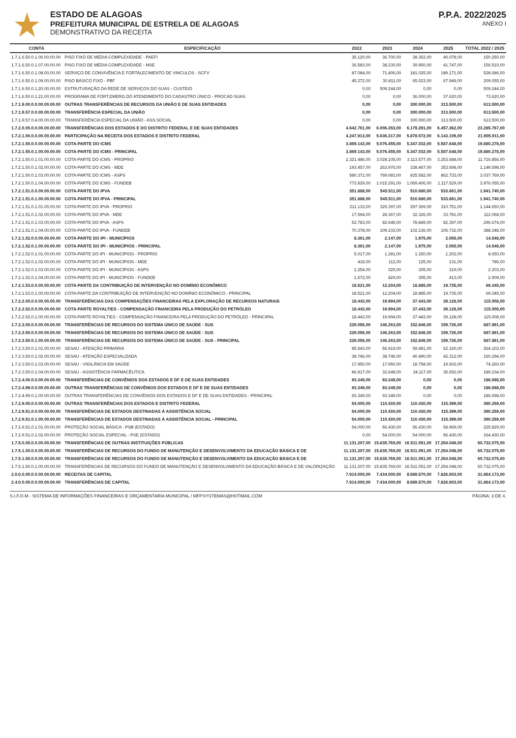ESTADO DE ALAGOAS
PREFEITURA MUNICIPAL DE ESTRELA DE ALAGOAS
DEMONSTRATIVO DA RECEITA
P.P.A. 2022/2025
ANEXO I
| CONTA | ESPECIFICAÇÃO | 2022 | 2023 | 2024 | 2025 | TOTAL 2022 / 2025 |
| --- | --- | --- | --- | --- | --- | --- |
| 1.7.1.6.50.0.1.06.00.00.00 | PISO FIXO DE MÉDIA COMPLEXIDADE - PAEFI | 35.120,00 | 36.700,00 | 38.352,00 | 40.078,00 | 150.250,00 |
| 1.7.1.6.50.0.1.07.00.00.00 | PISO FIXO DE MÉDIA COMPLEXIDADE - MSE | 36.583,00 | 38.230,00 | 39.950,00 | 41.747,00 | 156.510,00 |
| 1.7.1.6.50.0.1.08.00.00.00 | SERVIÇO DE CONVIVÊNCIA E FORTALECIMENTO DE VINCULOS - SCFV | 87.084,00 | 71.406,00 | 181.025,00 | 189.171,00 | 528.686,00 |
| 1.7.1.6.50.0.1.09.00.00.00 | PISO BÁSICO FIXO - PBF | 45.272,00 | 30.811,00 | 65.023,00 | 67.949,00 | 209.055,00 |
| 1.7.1.6.50.0.1.20.00.00.00 | ESTRUTURAÇÃO DA REDE DE SERVIÇOS DO SUAS - CUSTEIO | 0,00 | 509.244,00 | 0,00 | 0,00 | 509.244,00 |
| 1.7.1.6.50.0.1.21.00.00.00 | PROGRAMA DE FORT.EMERG.DO ATENDIMENTO DO CADASTRO ÚNICO - PROCAD SUAS | 0,00 | 0,00 | 36.000,00 | 37.620,00 | 73.620,00 |
| 1.7.1.9.00.0.0.00.00.00.00 | OUTRAS TRANSFERÊNCIAS DE RECURSOS DA UNIÃO E DE SUAS ENTIDADES | 0,00 | 0,00 | 300.000,00 | 313.500,00 | 613.500,00 |
| 1.7.1.9.57.0.0.00.00.00.00 | TRANSFERÊNCIA ESPECIAL DA UNIÃO | 0,00 | 0,00 | 300.000,00 | 313.500,00 | 613.500,00 |
| 1.7.1.9.57.0.4.00.00.00.00 | TRANSFERÊNCIA ESPECIAL DA UNIÃO - ASS.SOCIAL | 0,00 | 0,00 | 300.000,00 | 313.500,00 | 613.500,00 |
| 1.7.2.0.00.0.0.00.00.00.00 | TRANSFERÊNCIAS DOS ESTADOS E DO DISTRITO FEDERAL E DE SUAS ENTIDADES | 4.642.761,00 | 6.006.353,00 | 6.179.291,00 | 6.457.362,00 | 23.285.767,00 |
| 1.7.2.1.00.0.0.00.00.00.00 | PARTICIPAÇÃO NA RECEITA DOS ESTADOS E DISTRITO FEDERAL | 4.247.913,00 | 5.636.317,00 | 5.878.572,00 | 6.143.109,00 | 21.905.911,00 |
| 1.7.2.1.50.0.0.00.00.00.00 | COTA-PARTE DO ICMS | 3.869.143,00 | 5.076.455,00 | 5.347.032,00 | 5.587.648,00 | 19.880.278,00 |
| 1.7.2.1.50.0.1.00.00.00.00 | COTA-PARTE DO ICMS - PRINCIPAL | 3.869.143,00 | 5.076.455,00 | 5.347.032,00 | 5.587.648,00 | 19.880.278,00 |
| 1.7.2.1.50.0.1.01.00.00.00 | COTA-PARTE DO ICMS - PROPRIO | 2.321.486,00 | 3.028.105,00 | 3.113.577,00 | 3.253.688,00 | 11.716.856,00 |
| 1.7.2.1.50.0.1.02.00.00.00 | COTA-PARTE DO ICMS - MDE | 193.457,00 | 263.976,00 | 338.467,00 | 353.698,00 | 1.149.598,00 |
| 1.7.2.1.50.0.1.03.00.00.00 | COTA-PARTE DO ICMS - ASPS | 580.371,00 | 769.083,00 | 825.582,00 | 862.733,00 | 3.037.769,00 |
| 1.7.2.1.50.0.1.04.00.00.00 | COTA-PARTE DO ICMS - FUNDEB | 773.829,00 | 1.015.291,00 | 1.069.406,00 | 1.117.529,00 | 3.976.055,00 |
| 1.7.2.1.51.0.0.00.00.00.00 | COTA-PARTE DO IPVA | 351.888,00 | 545.511,00 | 510.680,00 | 533.661,00 | 1.941.740,00 |
| 1.7.2.1.51.0.1.00.00.00.00 | COTA-PARTE DO IPVA - PRINCIPAL | 351.888,00 | 545.511,00 | 510.680,00 | 533.661,00 | 1.941.740,00 |
| 1.7.2.1.51.0.1.01.00.00.00 | COTA-PARTE DO IPVA - PROPRIO | 211.133,00 | 325.397,00 | 297.369,00 | 310.751,00 | 1.144.650,00 |
| 1.7.2.1.51.0.1.02.00.00.00 | COTA-PARTE DO IPVA - MDE | 17.594,00 | 28.367,00 | 32.326,00 | 33.781,00 | 112.068,00 |
| 1.7.2.1.51.0.1.03.00.00.00 | COTA-PARTE DO IPVA - ASPS | 52.783,00 | 82.645,00 | 78.849,00 | 82.397,00 | 296.674,00 |
| 1.7.2.1.51.0.1.04.00.00.00 | COTA-PARTE DO IPVA - FUNDEB | 70.378,00 | 109.102,00 | 102.136,00 | 106.732,00 | 388.348,00 |
| 1.7.2.1.52.0.0.00.00.00.00 | COTA-PARTE DO IPI - MUNICÍPIOS | 8.361,00 | 2.147,00 | 1.975,00 | 2.065,00 | 14.548,00 |
| 1.7.2.1.52.0.1.00.00.00.00 | COTA-PARTE DO IPI - MUNICÍPIOS - PRINCIPAL | 8.361,00 | 2.147,00 | 1.975,00 | 2.065,00 | 14.548,00 |
| 1.7.2.1.52.0.1.01.00.00.00 | COTA-PARTE DO IPI - MUNICÍPIOS - PROPRIO | 5.017,00 | 1.281,00 | 1.150,00 | 1.202,00 | 8.650,00 |
| 1.7.2.1.52.0.1.02.00.00.00 | COTA-PARTE DO IPI - MUNICÍPIOS - MDE | 418,00 | 112,00 | 125,00 | 131,00 | 786,00 |
| 1.7.2.1.52.0.1.03.00.00.00 | COTA-PARTE DO IPI - MUNICÍPIOS - ASPS | 1.254,00 | 325,00 | 305,00 | 319,00 | 2.203,00 |
| 1.7.2.1.52.0.1.04.00.00.00 | COTA-PARTE DO IPI - MUNICÍPIOS - FUNDEB | 1.672,00 | 429,00 | 395,00 | 413,00 | 2.909,00 |
| 1.7.2.1.53.0.0.00.00.00.00 | COTA-PARTE DA CONTRIBUIÇÃO DE INTERVENÇÃO NO DOMÍNIO ECONÔMICO | 18.521,00 | 12.204,00 | 18.885,00 | 19.735,00 | 69.345,00 |
| 1.7.2.1.53.0.1.00.00.00.00 | COTA-PARTE DA CONTRIBUIÇÃO DE INTERVENÇÃO NO DOMÍNIO ECONÔMICO - PRINCIPAL | 18.521,00 | 12.204,00 | 18.885,00 | 19.735,00 | 69.345,00 |
| 1.7.2.2.00.0.0.00.00.00.00 | TRANSFERÊNCIAS DAS COMPENSAÇÕES FINANCEIRAS PELA EXPLORAÇÃO DE RECURSOS NATURAIS | 18.443,00 | 19.994,00 | 37.443,00 | 39.128,00 | 115.008,00 |
| 1.7.2.2.52.0.0.00.00.00.00 | COTA-PARTE ROYALTIES - COMPENSAÇÃO FINANCEIRA PELA PRODUÇÃO DO PETRÓLEO | 18.443,00 | 19.994,00 | 37.443,00 | 39.128,00 | 115.008,00 |
| 1.7.2.2.52.0.1.00.00.00.00 | COTA-PARTE ROYALTIES - COMPENSAÇÃO FINANCEIRA PELA PRODUÇÃO DO PETRÓLEO - PRINCIPAL | 18.443,00 | 19.994,00 | 37.443,00 | 39.128,00 | 115.008,00 |
| 1.7.2.3.00.0.0.00.00.00.00 | TRANSFERÊNCIAS DE RECURSOS DO SISTEMA ÚNICO DE SAÚDE - SUS | 229.056,00 | 146.263,00 | 152.846,00 | 159.726,00 | 687.891,00 |
| 1.7.2.3.50.0.0.00.00.00.00 | TRANSFERÊNCIAS DE RECURSOS DO SISTEMA ÚNICO DE SAÚDE - SUS | 229.056,00 | 146.263,00 | 152.846,00 | 159.726,00 | 687.891,00 |
| 1.7.2.3.50.0.1.00.00.00.00 | TRANSFERÊNCIAS DE RECURSOS DO SISTEMA ÚNICO DE SAÚDE - SUS - PRINCIPAL | 229.056,00 | 146.263,00 | 152.846,00 | 159.726,00 | 687.891,00 |
| 1.7.2.3.50.0.1.01.00.00.00 | SESAU - ATENÇÃO PRIMÁRIA | 85.543,00 | 56.919,00 | 59.481,00 | 62.160,00 | 264.103,00 |
| 1.7.2.3.50.0.1.02.00.00.00 | SESAU - ATENÇÃO ESPECIALIZADA | 38.746,00 | 38.746,00 | 40.490,00 | 42.312,00 | 160.294,00 |
| 1.7.2.3.50.0.1.03.00.00.00 | SESAU - VIGILÂNCIA EM SAÚDE | 17.950,00 | 17.950,00 | 18.758,00 | 19.602,00 | 74.260,00 |
| 1.7.2.3.50.0.1.04.00.00.00 | SESAU - ASSISTÊNCIA FARMACÊUTICA | 86.817,00 | 32.648,00 | 34.117,00 | 35.652,00 | 189.234,00 |
| 1.7.2.4.00.0.0.00.00.00.00 | TRANSFERÊNCIAS DE CONVÊNIOS DOS ESTADOS E DF E DE SUAS ENTIDADES | 93.349,00 | 93.349,00 | 0,00 | 0,00 | 186.698,00 |
| 1.7.2.4.99.0.0.00.00.00.00 | OUTRAS TRANSFERÊNCIAS DE CONVÊNIOS DOS ESTADOS E DF E DE SUAS ENTIDADES | 93.349,00 | 93.349,00 | 0,00 | 0,00 | 186.698,00 |
| 1.7.2.4.99.0.1.00.00.00.00 | OUTRAS TRANSFERÊNCIAS DE CONVÊNIOS DOS ESTADOS E DF E DE SUAS ENTIDADES - PRINCIPAL | 93.349,00 | 93.349,00 | 0,00 | 0,00 | 186.698,00 |
| 1.7.2.9.00.0.0.00.00.00.00 | OUTRAS TRANSFERÊNCIAS DOS ESTADOS E DISTRITO FEDERAL | 54.000,00 | 110.430,00 | 110.430,00 | 115.399,00 | 390.259,00 |
| 1.7.2.9.51.0.0.00.00.00.00 | TRANSFERÊNCIAS DE ESTADOS DESTINADAS À ASSISTÊNCIA SOCIAL | 54.000,00 | 110.430,00 | 110.430,00 | 115.399,00 | 390.259,00 |
| 1.7.2.9.51.0.1.00.00.00.00 | TRANSFERÊNCIAS DE ESTADOS DESTINADAS À ASSISTÊNCIA SOCIAL - PRINCIPAL | 54.000,00 | 110.430,00 | 110.430,00 | 115.399,00 | 390.259,00 |
| 1.7.2.9.51.0.1.01.00.00.00 | PROTEÇÃO SOCIAL BÁSICA - PSB (ESTADO) | 54.000,00 | 56.430,00 | 56.430,00 | 58.969,00 | 225.829,00 |
| 1.7.2.9.51.0.1.02.00.00.00 | PROTEÇÃO SOCIAL ESPECIAL - PSE (ESTADO) | 0,00 | 54.000,00 | 54.000,00 | 56.430,00 | 164.430,00 |
| 1.7.5.0.00.0.0.00.00.00.00 | TRANSFERÊNCIAS DE OUTRAS INSTITUIÇÕES PÚBLICAS | 11.131.207,00 | 15.835.769,00 | 16.511.051,00 | 17.254.048,00 | 60.732.075,00 |
| 1.7.5.1.00.0.0.00.00.00.00 | TRANSFERÊNCIAS DE RECURSOS DO FUNDO DE MANUTENÇÃO E DESENVOLVIMENTO DA EDUCAÇÃO BÁSICA E DE | 11.131.207,00 | 15.835.769,00 | 16.511.051,00 | 17.254.048,00 | 60.732.075,00 |
| 1.7.5.1.50.0.0.00.00.00.00 | TRANSFERÊNCIAS DE RECURSOS DO FUNDO DE MANUTENÇÃO E DESENVOLVIMENTO DA EDUCAÇÃO BÁSICA E DE | 11.131.207,00 | 15.835.769,00 | 16.511.051,00 | 17.254.048,00 | 60.732.075,00 |
| 1.7.5.1.50.0.1.00.00.00.00 | TRANSFERÊNCIAS DE RECURSOS DO FUNDO DE MANUTENÇÃO E DESENVOLVIMENTO DA EDUCAÇÃO BÁSICA E DE VALORIZAÇÃO | 11.131.207,00 | 15.835.769,00 | 16.511.051,00 | 17.254.048,00 | 60.732.075,00 |
| 2.0.0.0.00.0.0.00.00.00.00 | RECEITAS DE CAPITAL | 7.914.000,00 | 7.434.000,00 | 8.689.570,00 | 7.826.603,00 | 31.864.173,00 |
| 2.4.0.0.00.0.0.00.00.00.00 | TRANSFERÊNCIAS DE CAPITAL | 7.914.000,00 | 7.434.000,00 | 8.689.570,00 | 7.826.603,00 | 31.864.173,00 |
S.I.F.O.M - SISTEMA DE INFORMAÇÕES FINANCEIRAS E ORÇAMENTARIA MUNICIPAL / MFPSYSTEMAS@HOTMAIL.COM PÁGINA: 3 DE 4.